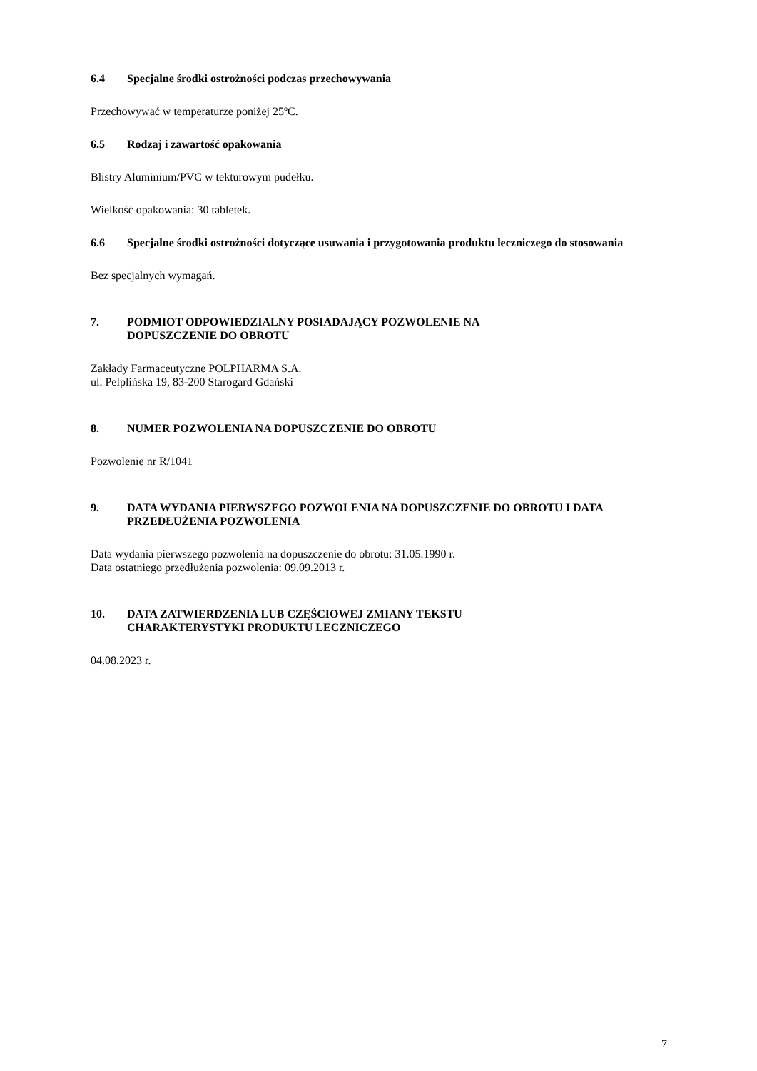6.4 Specjalne środki ostrożności podczas przechowywania
Przechowywać w temperaturze poniżej 25ºC.
6.5 Rodzaj i zawartość opakowania
Blistry Aluminium/PVC w tekturowym pudełku.
Wielkość opakowania: 30 tabletek.
6.6 Specjalne środki ostrożności dotyczące usuwania i przygotowania produktu leczniczego do stosowania
Bez specjalnych wymagań.
7. PODMIOT ODPOWIEDZIALNY POSIADAJĄCY POZWOLENIE NA
DOPUSZCZENIE DO OBROTU
Zakłady Farmaceutyczne POLPHARMA S.A.
ul. Pelplińska 19, 83-200 Starogard Gdański
8. NUMER POZWOLENIA NA DOPUSZCZENIE DO OBROTU
Pozwolenie nr R/1041
9. DATA WYDANIA PIERWSZEGO POZWOLENIA NA DOPUSZCZENIE DO OBROTU I DATA PRZEDŁUŻENIA POZWOLENIA
Data wydania pierwszego pozwolenia na dopuszczenie do obrotu: 31.05.1990 r.
Data ostatniego przedłużenia pozwolenia: 09.09.2013 r.
10. DATA ZATWIERDZENIA LUB CZĘŚCIOWEJ ZMIANY TEKSTU
CHARAKTERYSTYKI PRODUKTU LECZNICZEGO
04.08.2023 r.
7